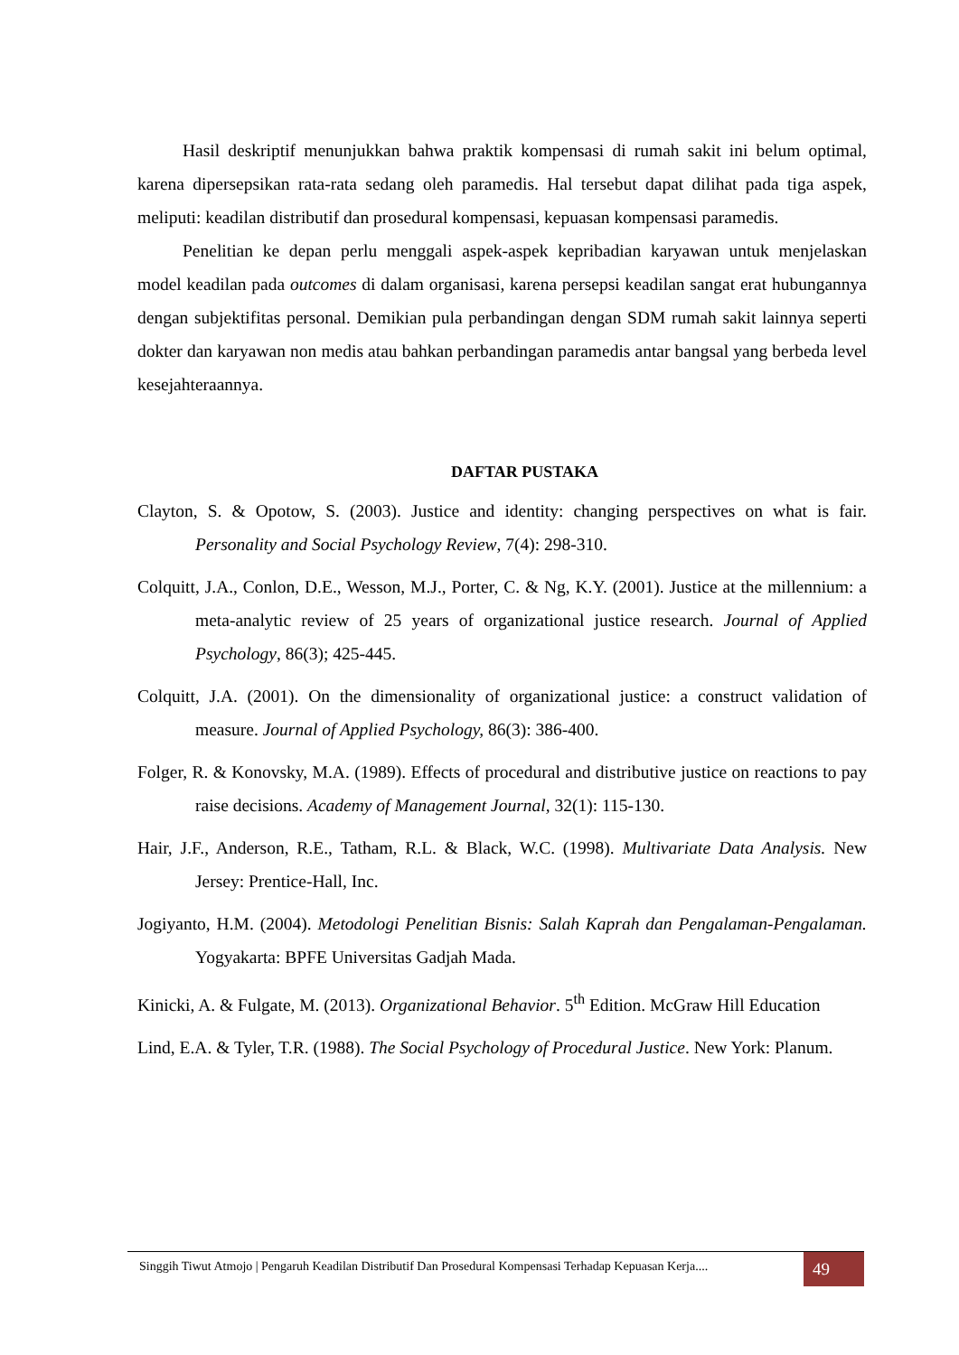Hasil deskriptif menunjukkan bahwa praktik kompensasi di rumah sakit ini belum optimal, karena dipersepsikan rata-rata sedang oleh paramedis. Hal tersebut dapat dilihat pada tiga aspek, meliputi: keadilan distributif dan prosedural kompensasi, kepuasan kompensasi paramedis.
Penelitian ke depan perlu menggali aspek-aspek kepribadian karyawan untuk menjelaskan model keadilan pada outcomes di dalam organisasi, karena persepsi keadilan sangat erat hubungannya dengan subjektifitas personal. Demikian pula perbandingan dengan SDM rumah sakit lainnya seperti dokter dan karyawan non medis atau bahkan perbandingan paramedis antar bangsal yang berbeda level kesejahteraannya.
DAFTAR PUSTAKA
Clayton, S. & Opotow, S. (2003). Justice and identity: changing perspectives on what is fair. Personality and Social Psychology Review, 7(4): 298-310.
Colquitt, J.A., Conlon, D.E., Wesson, M.J., Porter, C. & Ng, K.Y. (2001). Justice at the millennium: a meta-analytic review of 25 years of organizational justice research. Journal of Applied Psychology, 86(3); 425-445.
Colquitt, J.A. (2001). On the dimensionality of organizational justice: a construct validation of measure. Journal of Applied Psychology, 86(3): 386-400.
Folger, R. & Konovsky, M.A. (1989). Effects of procedural and distributive justice on reactions to pay raise decisions. Academy of Management Journal, 32(1): 115-130.
Hair, J.F., Anderson, R.E., Tatham, R.L. & Black, W.C. (1998). Multivariate Data Analysis. New Jersey: Prentice-Hall, Inc.
Jogiyanto, H.M. (2004). Metodologi Penelitian Bisnis: Salah Kaprah dan Pengalaman-Pengalaman. Yogyakarta: BPFE Universitas Gadjah Mada.
Kinicki, A. & Fulgate, M. (2013). Organizational Behavior. 5<sup>th</sup> Edition. McGraw Hill Education
Lind, E.A. & Tyler, T.R. (1988). The Social Psychology of Procedural Justice. New York: Planum.
Singgih Tiwut Atmojo | Pengaruh Keadilan Distributif Dan Prosedural Kompensasi Terhadap Kepuasan Kerja....
49